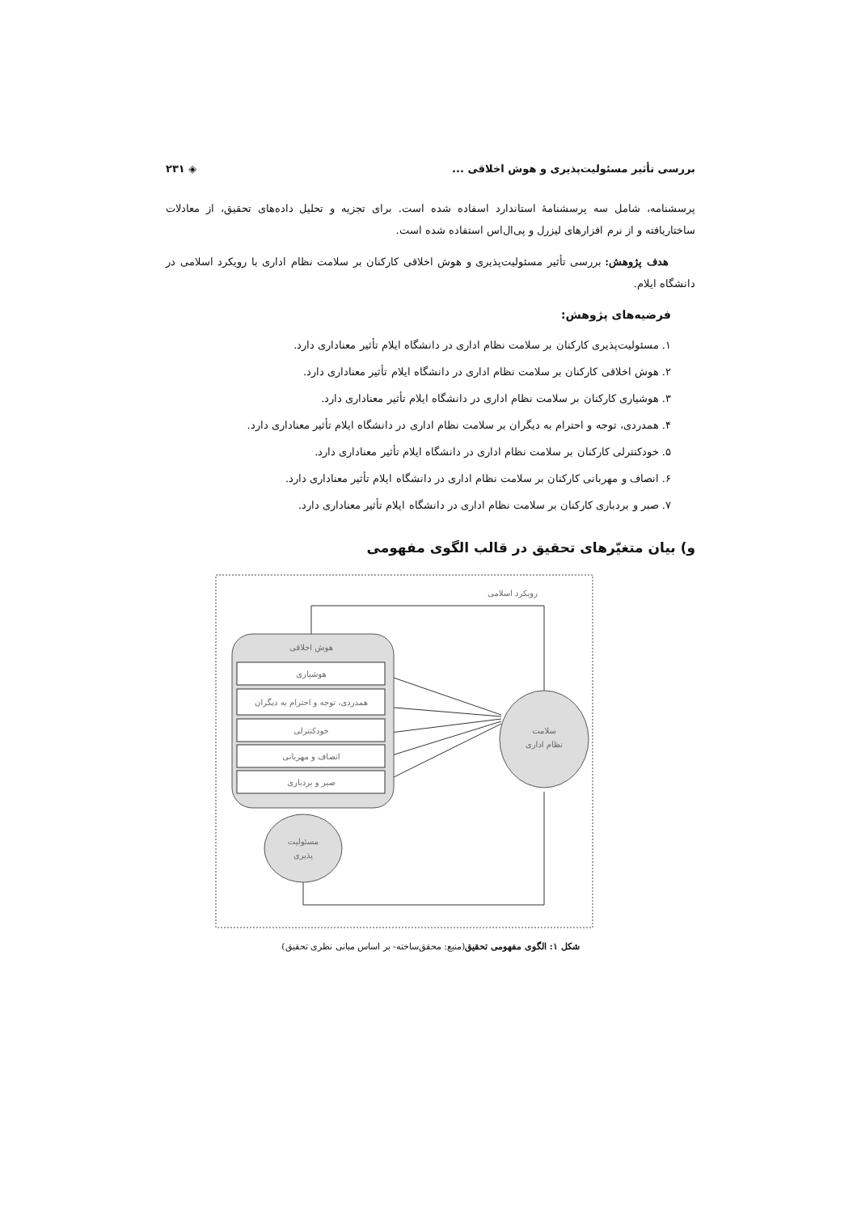بررسی تأثیر مسئولیت‌پذیری و هوش اخلاقی ... ◈ ۲۳۱
پرسشنامه، شامل سه پرسشنامهٔ استاندارد اسفاده شده است. برای تجزیه و تحلیل داده‌های تحقیق، از معادلات ساختاریافته و از نرم افزارهای لیزرل و پی‌ال‌اس استفاده شده است.
هدف پژوهش: بررسی تأثیر مسئولیت‌پذیری و هوش اخلاقی کارکنان بر سلامت نظام اداری با رویکرد اسلامی در دانشگاه ایلام.
فرضیه‌های پژوهش:
۱. مسئولیت‌پذیری کارکنان بر سلامت نظام اداری در دانشگاه ایلام تأثیر معناداری دارد.
۲. هوش اخلاقی کارکنان بر سلامت نظام اداری در دانشگاه ایلام تأثیر معناداری دارد.
۳. هوشیاری کارکنان بر سلامت نظام اداری در دانشگاه ایلام تأثیر معناداری دارد.
۴. همدردی، توجه و احترام به دیگران بر سلامت نظام اداری در دانشگاه ایلام تأثیر معناداری دارد.
۵. خودکنترلی کارکنان بر سلامت نظام اداری در دانشگاه ایلام تأثیر معناداری دارد.
۶. انصاف و مهربانی کارکنان بر سلامت نظام اداری در دانشگاه ایلام تأثیر معناداری دارد.
۷. صبر و بردباری کارکنان بر سلامت نظام اداری در دانشگاه ایلام تأثیر معناداری دارد.
و) بیان متغیّرهای تحقیق در قالب الگوی مفهومی
رویکرد اسلامی
هوش اخلاقی
هوشیاری
همدردی، توجه و احترام به دیگران
خودکنترلی
انصاف و مهربانی
صبر و بردباری
سلامت
نظام اداری
مسئولیت
پذیری
شکل ۱: الگوی مفهومی تحقیق(منبع: محقق‌ساخته- بر اساس مبانی نظری تحقیق)